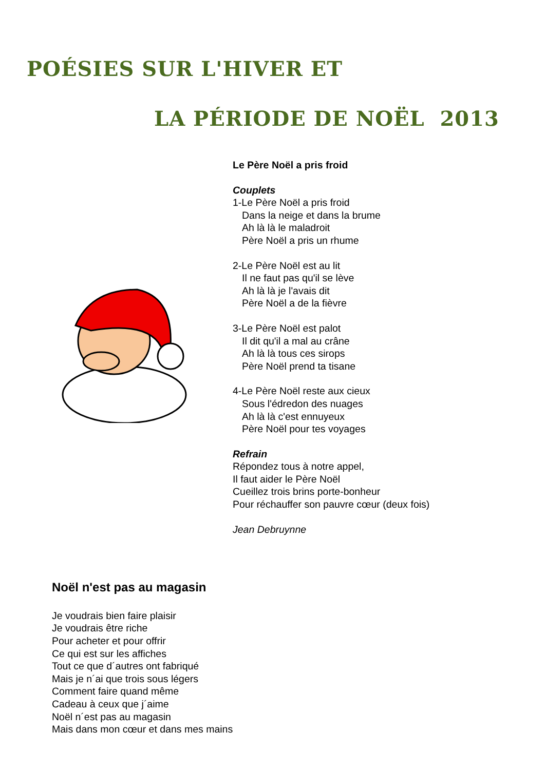POÉSIES SUR L'HIVER ET
LA PÉRIODE DE NOËL 2013
Le Père Noël a pris froid
Couplets
1-Le Père Noël a pris froid
Dans la neige et dans la brume
Ah là là le maladroit
Père Noël a pris un rhume
2-Le Père Noël est au lit
Il ne faut pas qu'il se lève
Ah là là je l'avais dit
Père Noël a de la fièvre
3-Le Père Noël est palot
Il dit qu'il a mal au crâne
Ah là là tous ces sirops
Père Noël prend ta tisane
4-Le Père Noël reste aux cieux
Sous l'édredon des nuages
Ah là là c'est ennuyeux
Père Noël pour tes voyages
Refrain
Répondez tous à notre appel,
Il faut aider le Père Noël
Cueillez trois brins porte-bonheur
Pour réchauffer son pauvre cœur (deux fois)
Jean Debruynne
Noël n'est pas au magasin
Je voudrais bien faire plaisir
Je voudrais être riche
Pour acheter et pour offrir
Ce qui est sur les affiches
Tout ce que d´autres ont fabriqué
Mais je n´ai que trois sous légers
Comment faire quand même
Cadeau à ceux que j´aime
Noël n´est pas au magasin
Mais dans mon cœur et dans mes mains